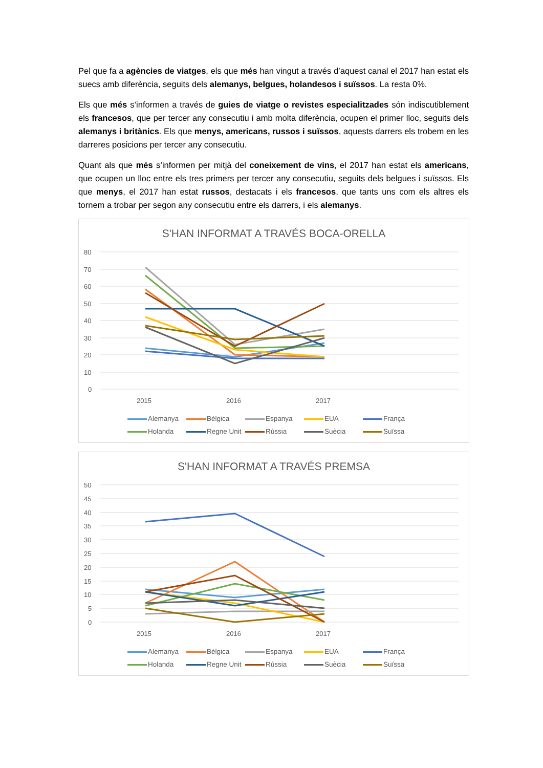Pel que fa a agències de viatges, els que més han vingut a través d’aquest canal el 2017 han estat els suecs amb diferència, seguits dels alemanys, belgues, holandesos i suïssos. La resta 0%.
Els que més s’informen a través de guies de viatge o revistes especialitzades són indiscutiblement els francesos, que per tercer any consecutiu i amb molta diferència, ocupen el primer lloc, seguits dels alemanys i britànics. Els que menys, americans, russos i suïssos, aquests darrers els trobem en les darreres posicions per tercer any consecutiu.
Quant als que més s’informen per mitjà del coneixement de vins, el 2017 han estat els americans, que ocupen un lloc entre els tres primers per tercer any consecutiu, seguits dels belgues i suïssos. Els que menys, el 2017 han estat russos, destacats i els francesos, que tants uns com els altres els tornem a trobar per segon any consecutiu entre els darrers, i els alemanys.
S'HAN INFORMAT A TRAVÉS BOCA-ORELLA
80
70
60
50
40
30
20
10
0
2015
2016
2017
Alemanya Bèlgica Espanya EUA França Holanda Regne Unit Rússia Suècia Suïssa
S'HAN INFORMAT A TRAVÉS PREMSA
50
45
40
35
30
25
20
15
10
5
0
2015
2016
2017
Alemanya Bèlgica Espanya EUA França Holanda Regne Unit Rússia Suècia Suïssa